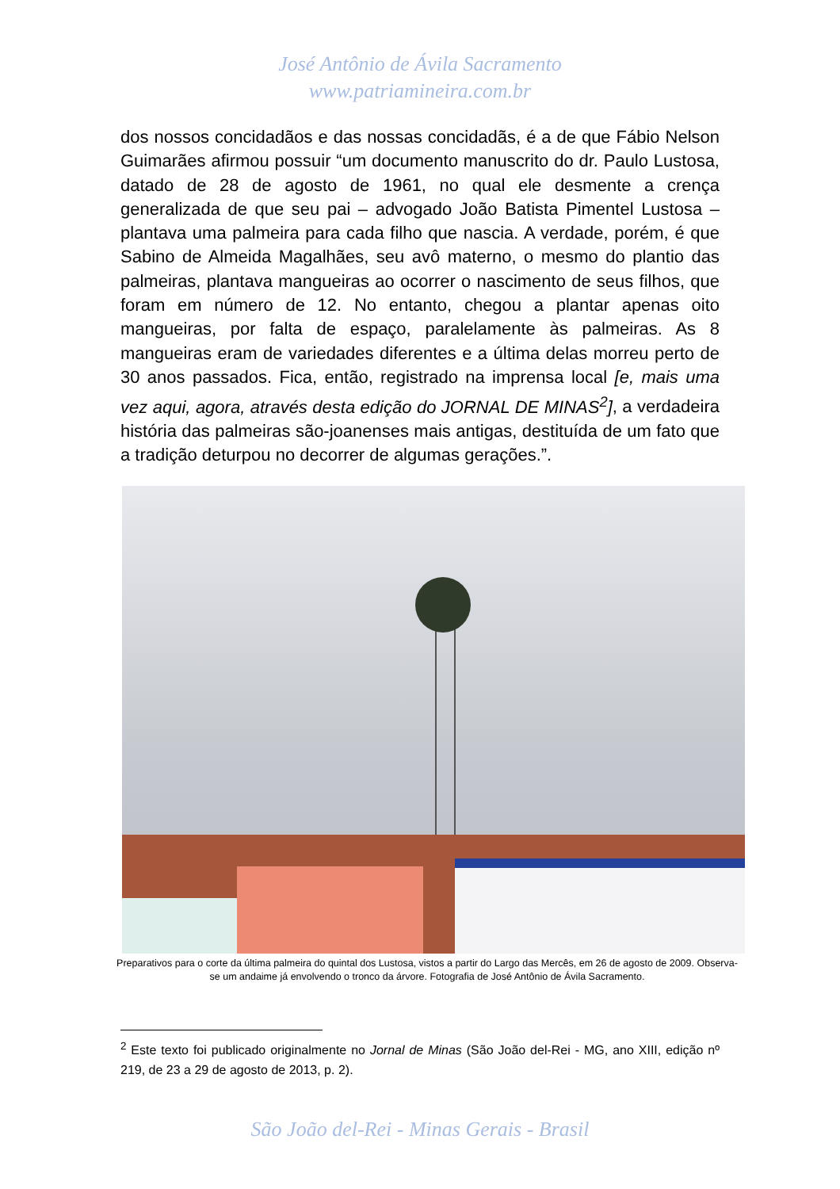José Antônio de Ávila Sacramento
www.patriamineira.com.br
dos nossos concidadãos e das nossas concidadãs, é a de que Fábio Nelson Guimarães afirmou possuir “um documento manuscrito do dr. Paulo Lustosa, datado de 28 de agosto de 1961, no qual ele desmente a crença generalizada de que seu pai – advogado João Batista Pimentel Lustosa – plantava uma palmeira para cada filho que nascia. A verdade, porém, é que Sabino de Almeida Magalhães, seu avô materno, o mesmo do plantio das palmeiras, plantava mangueiras ao ocorrer o nascimento de seus filhos, que foram em número de 12. No entanto, chegou a plantar apenas oito mangueiras, por falta de espaço, paralelamente às palmeiras. As 8 mangueiras eram de variedades diferentes e a última delas morreu perto de 30 anos passados. Fica, então, registrado na imprensa local [e, mais uma vez aqui, agora, através desta edição do JORNAL DE MINAS<sup>2</sup>], a verdadeira história das palmeiras são-joanenses mais antigas, destituída de um fato que a tradição deturpou no decorrer de algumas gerações.”.
Preparativos para o corte da última palmeira do quintal dos Lustosa, vistos a partir do Largo das Mercês, em 26 de agosto de 2009. Observa-se um andaime já envolvendo o tronco da árvore. Fotografia de José Antônio de Ávila Sacramento.
<sup>2</sup> Este texto foi publicado originalmente no Jornal de Minas (São João del-Rei - MG, ano XIII, edição nº 219, de 23 a 29 de agosto de 2013, p. 2).
São João del-Rei - Minas Gerais - Brasil